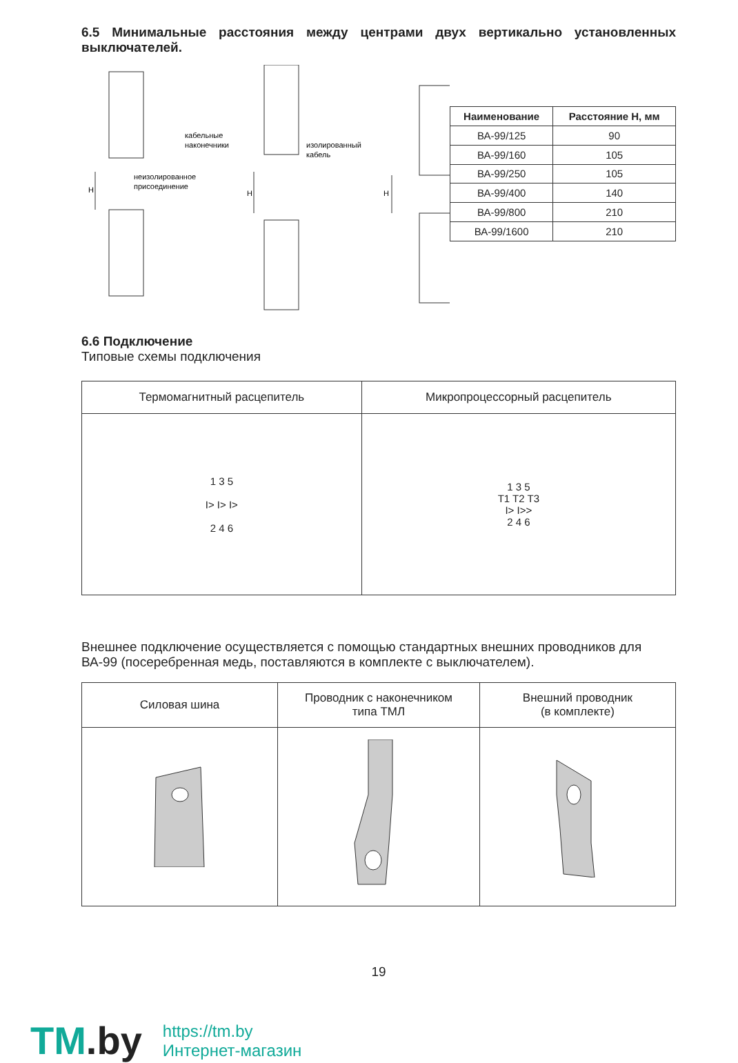6.5 Минимальные расстояния между центрами двух вертикально установленных выключателей.
кабельные
наконечники
изолированный
кабель
неизолированное
присоединение
H
H
H
| Наименование | Расстояние H, мм |
| --- | --- |
| ВА-99/125 | 90 |
| ВА-99/160 | 105 |
| ВА-99/250 | 105 |
| ВА-99/400 | 140 |
| ВА-99/800 | 210 |
| ВА-99/1600 | 210 |
6.6 Подключение
Типовые схемы подключения
| Термомагнитный расцепитель | Микропроцессорный расцепитель |
| --- | --- |
| 1 3 5 I> I> I> 2 4 6 | 1 3 5 T1 T2 T3 I> I>> 2 4 6 |
Внешнее подключение осуществляется с помощью стандартных внешних проводников для ВА-99 (посеребренная медь, поставляются в комплекте с выключателем).
| Силовая шина | Проводник с наконечником типа ТМЛ | Внешний проводник (в комплекте) |
| --- | --- | --- |
19
TM.by
https://tm.by
Интернет-магазин